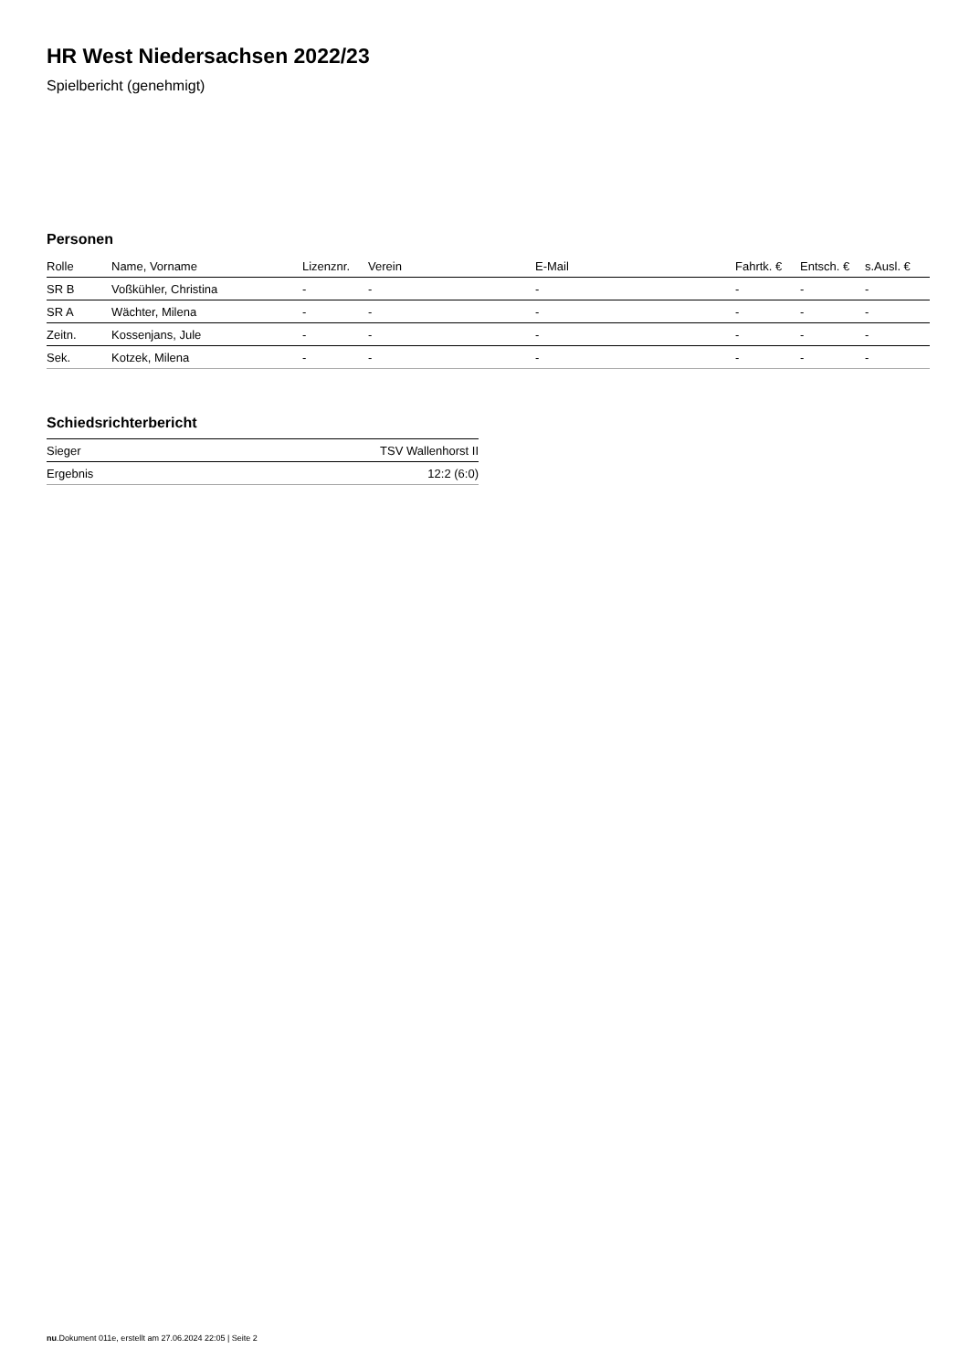HR West Niedersachsen 2022/23
Spielbericht (genehmigt)
Personen
| Rolle | Name, Vorname | Lizenznr. | Verein | E-Mail | Fahrtk. € | Entsch. € | s.Ausl. € |
| --- | --- | --- | --- | --- | --- | --- | --- |
| SR B | Voßkühler, Christina | - | - | - | - | - | - |
| SR A | Wächter, Milena | - | - | - | - | - | - |
| Zeitn. | Kossenjans, Jule | - | - | - | - | - | - |
| Sek. | Kotzek, Milena | - | - | - | - | - | - |
Schiedsrichterbericht
| Sieger | TSV Wallenhorst II |
| Ergebnis | 12:2 (6:0) |
nu.Dokument 011e, erstellt am 27.06.2024 22:05 | Seite 2